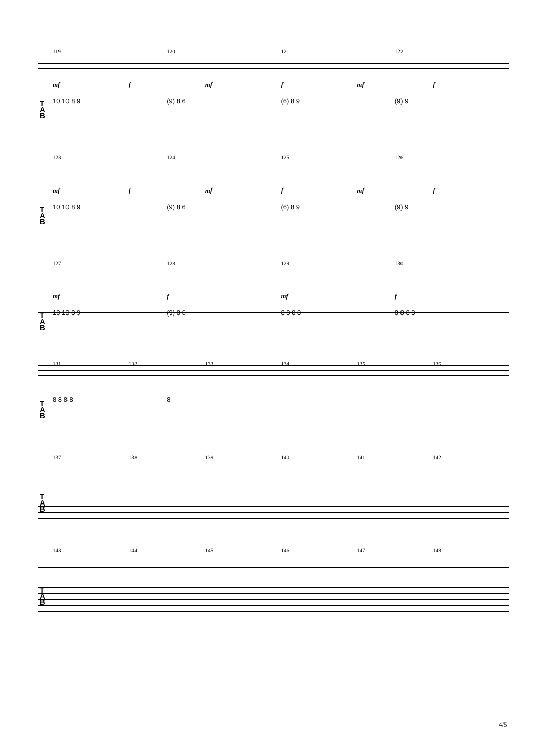119 120 121 122
mf f mf f mf f
10 10 8 9 (9) 8 6 (6) 8 9 (9) 9
T
A
B
123 124 125 126
mf f mf f mf f
10 10 8 9 (9) 8 6 (6) 8 9 (9) 9
T
A
B
127 128 129 130
mf f mf f
10 10 8 9 (9) 8 6 8 8 8 8 8 8 8 8
T
A
B
131 132 133 134 135 136
8 8 8 8 8
T
A
B
137 138 139 140 141 142
T
A
B
143 144 145 146 147 148
T
A
B
4/5